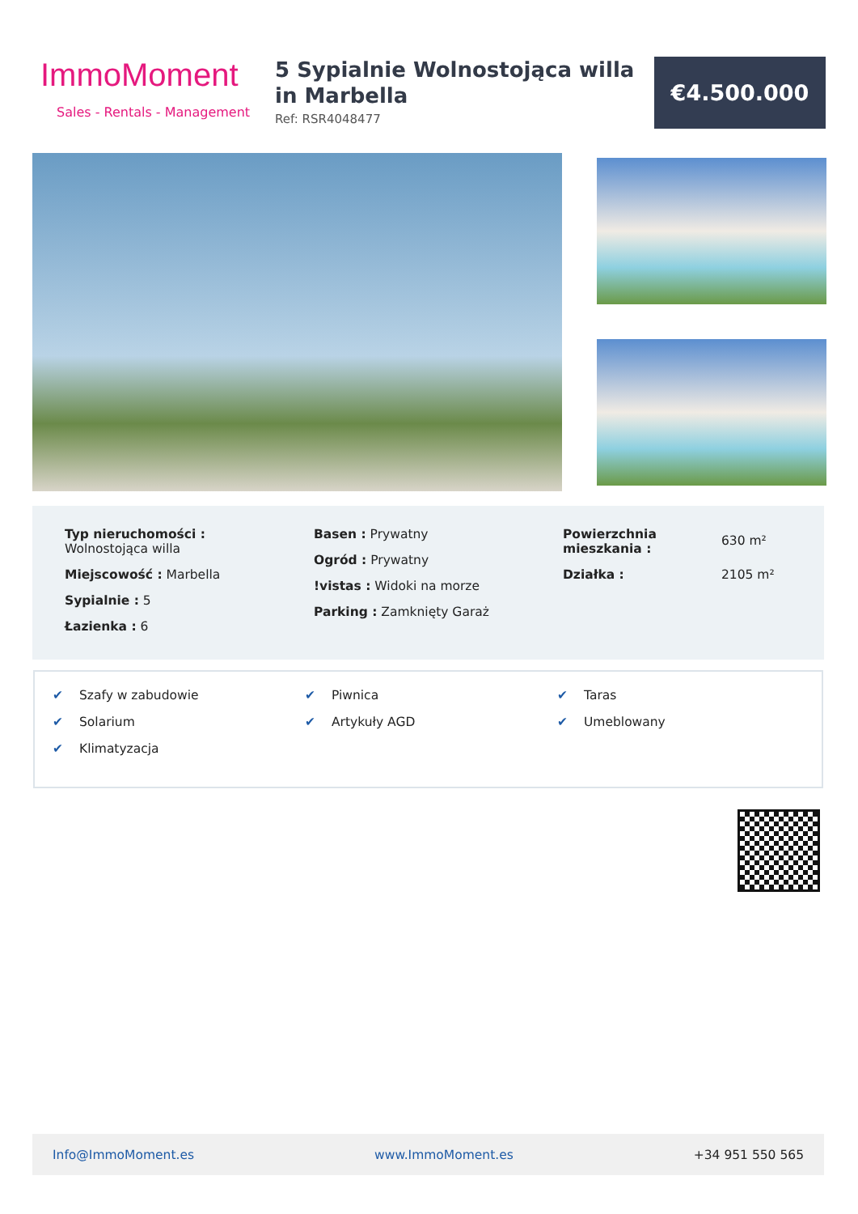ImmoMoment
Sales - Rentals - Management
5 Sypialnie Wolnostojąca willa in Marbella
Ref: RSR4048477
€4.500.000
Typ nieruchomości :
Wolnostojąca willa
Miejscowość : Marbella
Sypialnie : 5
Łazienka : 6
Basen : Prywatny
Ogród : Prywatny
!vistas : Widoki na morze
Parking : Zamknięty Garaż
Powierzchnia mieszkania :
630 m²
Działka :
2105 m²
✔ Szafy w zabudowie
✔ Solarium
✔ Klimatyzacja
✔ Piwnica
✔ Artykuły AGD
✔ Taras
✔ Umeblowany
Info@ImmoMoment.es www.ImmoMoment.es +34 951 550 565